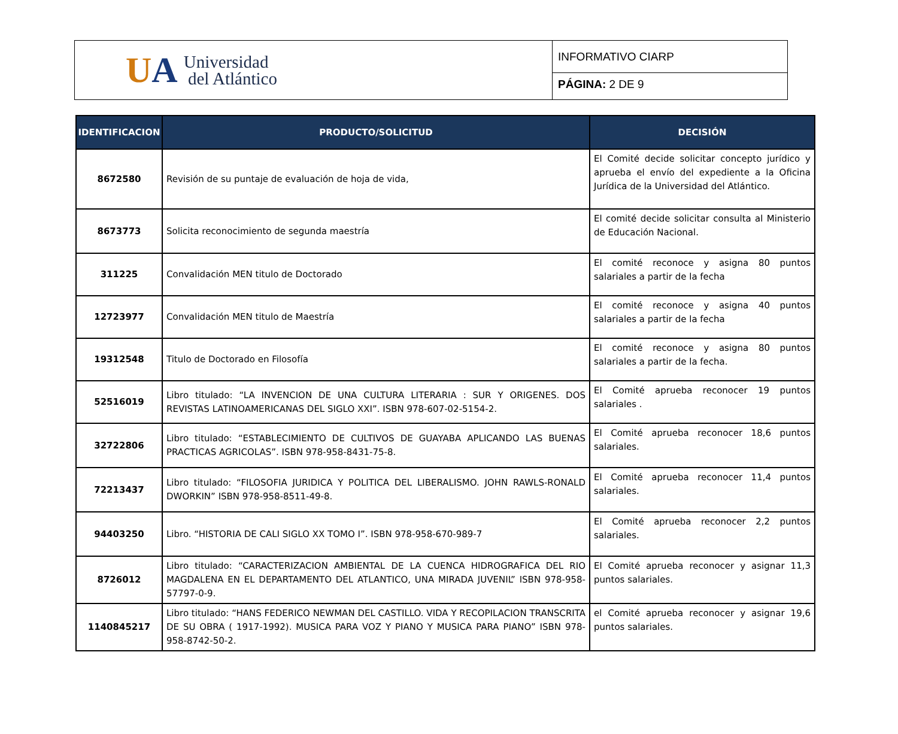UA
Universidad
del Atlántico
INFORMATIVO CIARP
PÁGINA: 2 DE 9
| IDENTIFICACION | PRODUCTO/SOLICITUD | DECISIÓN |
| --- | --- | --- |
| 8672580 | Revisión de su puntaje de evaluación de hoja de vida, | El Comité decide solicitar concepto jurídico y aprueba el envío del expediente a la Oficina Jurídica de la Universidad del Atlántico. |
| 8673773 | Solicita reconocimiento de segunda maestría | El comité decide solicitar consulta al Ministerio de Educación Nacional. |
| 311225 | Convalidación MEN titulo de Doctorado | El comité reconoce y asigna 80 puntos salariales a partir de la fecha |
| 12723977 | Convalidación MEN titulo de Maestría | El comité reconoce y asigna 40 puntos salariales a partir de la fecha |
| 19312548 | Titulo de Doctorado en Filosofía | El comité reconoce y asigna 80 puntos salariales a partir de la fecha. |
| 52516019 | Libro titulado: “LA INVENCION DE UNA CULTURA LITERARIA : SUR Y ORIGENES. DOS REVISTAS LATINOAMERICANAS DEL SIGLO XXI”. ISBN 978-607-02-5154-2. | El Comité aprueba reconocer 19 puntos salariales . |
| 32722806 | Libro titulado: “ESTABLECIMIENTO DE CULTIVOS DE GUAYABA APLICANDO LAS BUENAS PRACTICAS AGRICOLAS”. ISBN 978-958-8431-75-8. | El Comité aprueba reconocer 18,6 puntos salariales. |
| 72213437 | Libro titulado: “FILOSOFIA JURIDICA Y POLITICA DEL LIBERALISMO. JOHN RAWLS-RONALD DWORKIN” ISBN 978-958-8511-49-8. | El Comité aprueba reconocer 11,4 puntos salariales. |
| 94403250 | Libro. “HISTORIA DE CALI SIGLO XX TOMO I”. ISBN 978-958-670-989-7 | El Comité aprueba reconocer 2,2 puntos salariales. |
| 8726012 | Libro titulado: “CARACTERIZACION AMBIENTAL DE LA CUENCA HIDROGRAFICA DEL RIO MAGDALENA EN EL DEPARTAMENTO DEL ATLANTICO, UNA MIRADA JUVENIL” ISBN 978-958-57797-0-9. | El Comité aprueba reconocer y asignar 11,3 puntos salariales. |
| 1140845217 | Libro titulado: “HANS FEDERICO NEWMAN DEL CASTILLO. VIDA Y RECOPILACION TRANSCRITA DE SU OBRA ( 1917-1992). MUSICA PARA VOZ Y PIANO Y MUSICA PARA PIANO” ISBN 978-958-8742-50-2. | el Comité aprueba reconocer y asignar 19,6 puntos salariales. |